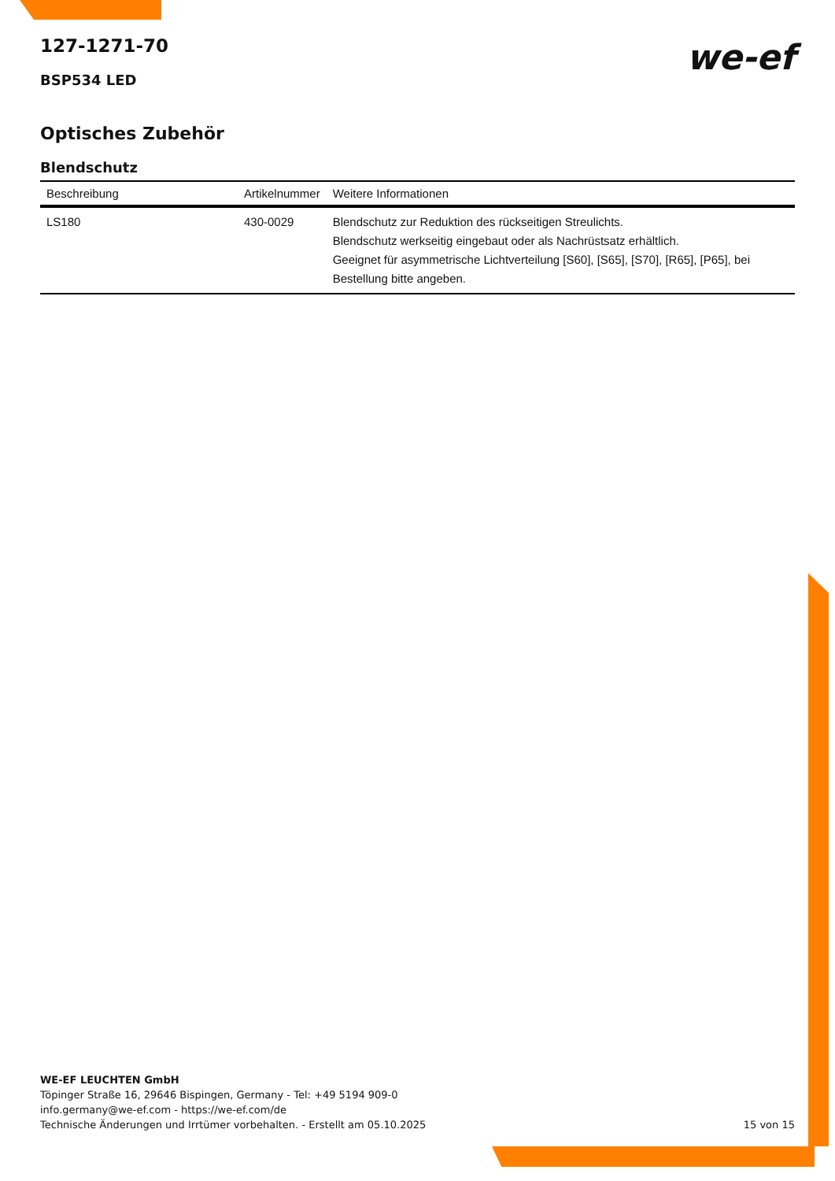we-ef
127-1271-70
BSP534 LED
Optisches Zubehör
Blendschutz
| Beschreibung | Artikelnummer | Weitere Informationen |
| --- | --- | --- |
| LS180 | 430-0029 | Blendschutz zur Reduktion des rückseitigen Streulichts. Blendschutz werkseitig eingebaut oder als Nachrüstsatz erhältlich. Geeignet für asymmetrische Lichtverteilung [S60], [S65], [S70], [R65], [P65], bei Bestellung bitte angeben. |
WE-EF LEUCHTEN GmbH
Töpinger Straße 16, 29646 Bispingen, Germany - Tel: +49 5194 909-0
info.germany@we-ef.com - https://we-ef.com/de
Technische Änderungen und Irrtümer vorbehalten. - Erstellt am 05.10.2025
15 von 15